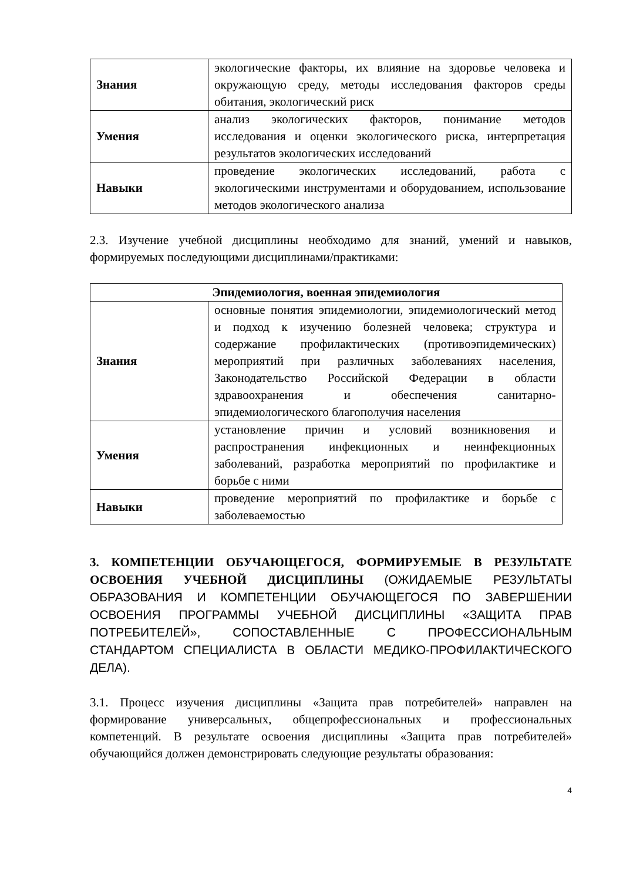| Знания | экологические факторы, их влияние на здоровье человека и окружающую среду, методы исследования факторов среды обитания, экологический риск |
| Умения | анализ экологических факторов, понимание методов исследования и оценки экологического риска, интерпретация результатов экологических исследований |
| Навыки | проведение экологических исследований, работа с экологическими инструментами и оборудованием, использование методов экологического анализа |
2.3. Изучение учебной дисциплины необходимо для знаний, умений и навыков, формируемых последующими дисциплинами/практиками:
| Эпидемиология, военная эпидемиология | |
| --- | --- |
| Знания | основные понятия эпидемиологии, эпидемиологический метод и подход к изучению болезней человека; структура и содержание профилактических (противоэпидемических) мероприятий при различных заболеваниях населения, Законодательство Российской Федерации в области здравоохранения и обеспечения санитарно-эпидемиологического благополучия населения |
| Умения | установление причин и условий возникновения и распространения инфекционных и неинфекционных заболеваний, разработка мероприятий по профилактике и борьбе с ними |
| Навыки | проведение мероприятий по профилактике и борьбе с заболеваемостью |
3. КОМПЕТЕНЦИИ ОБУЧАЮЩЕГОСЯ, ФОРМИРУЕМЫЕ В РЕЗУЛЬТАТЕ ОСВОЕНИЯ УЧЕБНОЙ ДИСЦИПЛИНЫ (ОЖИДАЕМЫЕ РЕЗУЛЬТАТЫ ОБРАЗОВАНИЯ И КОМПЕТЕНЦИИ ОБУЧАЮЩЕГОСЯ ПО ЗАВЕРШЕНИИ ОСВОЕНИЯ ПРОГРАММЫ УЧЕБНОЙ ДИСЦИПЛИНЫ «ЗАЩИТА ПРАВ ПОТРЕБИТЕЛЕЙ», СОПОСТАВЛЕННЫЕ С ПРОФЕССИОНАЛЬНЫМ СТАНДАРТОМ СПЕЦИАЛИСТА В ОБЛАСТИ МЕДИКО-ПРОФИЛАКТИЧЕСКОГО ДЕЛА).
3.1. Процесс изучения дисциплины «Защита прав потребителей» направлен на формирование универсальных, общепрофессиональных и профессиональных компетенций. В результате освоения дисциплины «Защита прав потребителей» обучающийся должен демонстрировать следующие результаты образования:
4